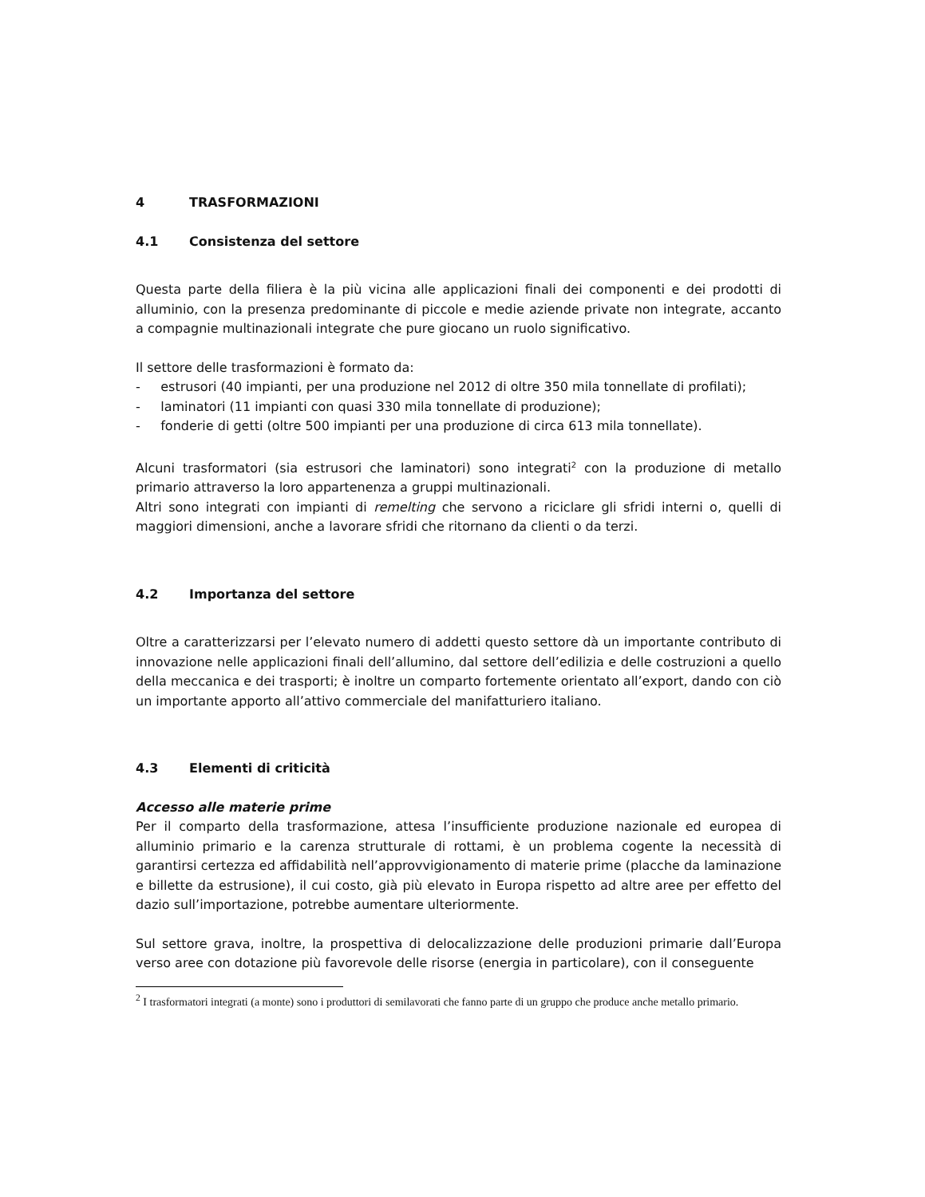4 TRASFORMAZIONI
4.1 Consistenza del settore
Questa parte della filiera è la più vicina alle applicazioni finali dei componenti e dei prodotti di alluminio, con la presenza predominante di piccole e medie aziende private non integrate, accanto a compagnie multinazionali integrate che pure giocano un ruolo significativo.
Il settore delle trasformazioni è formato da:
- estrusori (40 impianti, per una produzione nel 2012 di oltre 350 mila tonnellate di profilati);
- laminatori (11 impianti con quasi 330 mila tonnellate di produzione);
- fonderie di getti (oltre 500 impianti per una produzione di circa 613 mila tonnellate).
Alcuni trasformatori (sia estrusori che laminatori) sono integrati<sup>2</sup> con la produzione di metallo primario attraverso la loro appartenenza a gruppi multinazionali.
Altri sono integrati con impianti di remelting che servono a riciclare gli sfridi interni o, quelli di maggiori dimensioni, anche a lavorare sfridi che ritornano da clienti o da terzi.
4.2 Importanza del settore
Oltre a caratterizzarsi per l’elevato numero di addetti questo settore dà un importante contributo di innovazione nelle applicazioni finali dell’allumino, dal settore dell’edilizia e delle costruzioni a quello della meccanica e dei trasporti; è inoltre un comparto fortemente orientato all’export, dando con ciò un importante apporto all’attivo commerciale del manifatturiero italiano.
4.3 Elementi di criticità
Accesso alle materie prime
Per il comparto della trasformazione, attesa l’insufficiente produzione nazionale ed europea di alluminio primario e la carenza strutturale di rottami, è un problema cogente la necessità di garantirsi certezza ed affidabilità nell’approvvigionamento di materie prime (placche da laminazione e billette da estrusione), il cui costo, già più elevato in Europa rispetto ad altre aree per effetto del dazio sull’importazione, potrebbe aumentare ulteriormente.
Sul settore grava, inoltre, la prospettiva di delocalizzazione delle produzioni primarie dall’Europa verso aree con dotazione più favorevole delle risorse (energia in particolare), con il conseguente
<sup>2</sup> I trasformatori integrati (a monte) sono i produttori di semilavorati che fanno parte di un gruppo che produce anche metallo primario.